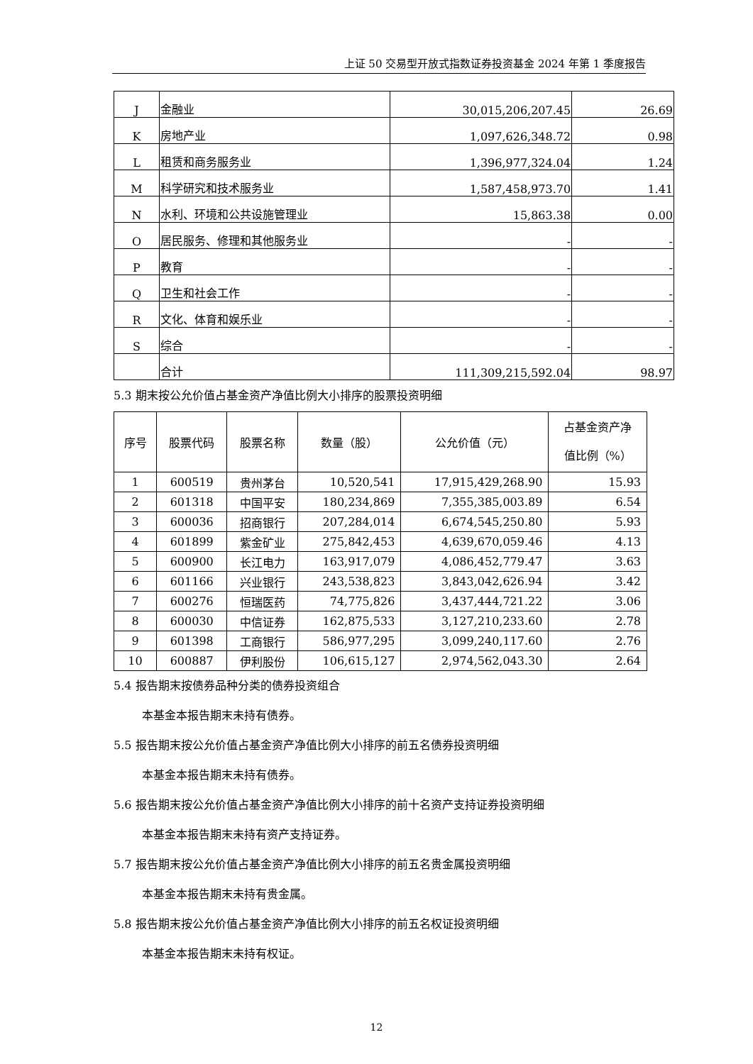上证 50 交易型开放式指数证券投资基金 2024 年第 1 季度报告
| J | 金融业 | 30,015,206,207.45 | 26.69 |
| K | 房地产业 | 1,097,626,348.72 | 0.98 |
| L | 租赁和商务服务业 | 1,396,977,324.04 | 1.24 |
| M | 科学研究和技术服务业 | 1,587,458,973.70 | 1.41 |
| N | 水利、环境和公共设施管理业 | 15,863.38 | 0.00 |
| O | 居民服务、修理和其他服务业 | - | - |
| P | 教育 | - | - |
| Q | 卫生和社会工作 | - | - |
| R | 文化、体育和娱乐业 | - | - |
| S | 综合 | - | - |
| | 合计 | 111,309,215,592.04 | 98.97 |
5.3 期末按公允价值占基金资产净值比例大小排序的股票投资明细
| 序号 | 股票代码 | 股票名称 | 数量（股） | 公允价值（元） | 占基金资产净 值比例（%） |
| --- | --- | --- | --- | --- | --- |
| 1 | 600519 | 贵州茅台 | 10,520,541 | 17,915,429,268.90 | 15.93 |
| 2 | 601318 | 中国平安 | 180,234,869 | 7,355,385,003.89 | 6.54 |
| 3 | 600036 | 招商银行 | 207,284,014 | 6,674,545,250.80 | 5.93 |
| 4 | 601899 | 紫金矿业 | 275,842,453 | 4,639,670,059.46 | 4.13 |
| 5 | 600900 | 长江电力 | 163,917,079 | 4,086,452,779.47 | 3.63 |
| 6 | 601166 | 兴业银行 | 243,538,823 | 3,843,042,626.94 | 3.42 |
| 7 | 600276 | 恒瑞医药 | 74,775,826 | 3,437,444,721.22 | 3.06 |
| 8 | 600030 | 中信证券 | 162,875,533 | 3,127,210,233.60 | 2.78 |
| 9 | 601398 | 工商银行 | 586,977,295 | 3,099,240,117.60 | 2.76 |
| 10 | 600887 | 伊利股份 | 106,615,127 | 2,974,562,043.30 | 2.64 |
5.4 报告期末按债券品种分类的债券投资组合
本基金本报告期末未持有债券。
5.5 报告期末按公允价值占基金资产净值比例大小排序的前五名债券投资明细
本基金本报告期末未持有债券。
5.6 报告期末按公允价值占基金资产净值比例大小排序的前十名资产支持证券投资明细
本基金本报告期末未持有资产支持证券。
5.7 报告期末按公允价值占基金资产净值比例大小排序的前五名贵金属投资明细
本基金本报告期末未持有贵金属。
5.8 报告期末按公允价值占基金资产净值比例大小排序的前五名权证投资明细
本基金本报告期末未持有权证。
12